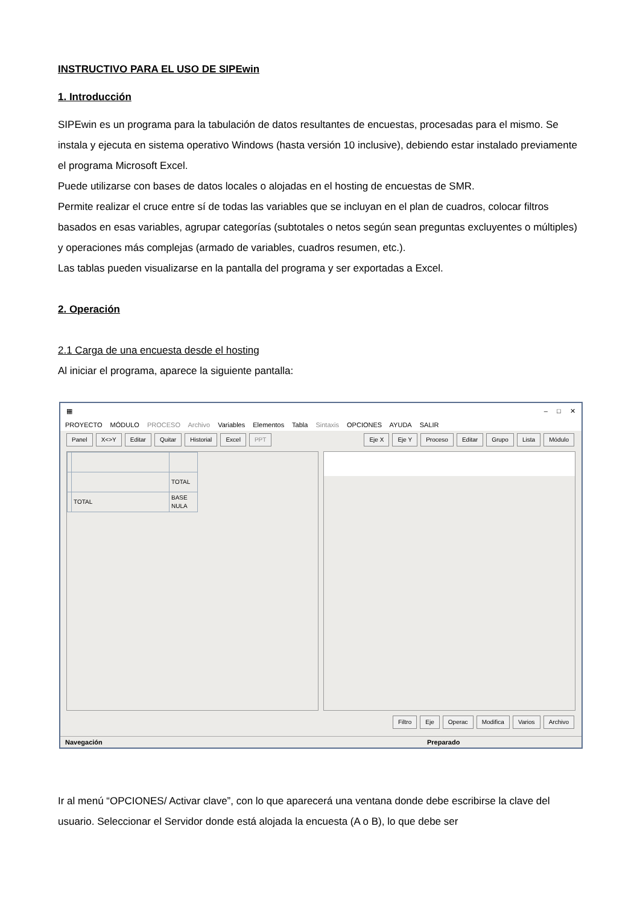INSTRUCTIVO PARA EL USO DE SIPEwin
1. Introducción
SIPEwin es un programa para la tabulación de datos resultantes de encuestas, procesadas para el mismo. Se instala y ejecuta en sistema operativo Windows (hasta versión 10 inclusive), debiendo estar instalado previamente el programa Microsoft Excel.
Puede utilizarse con bases de datos locales o alojadas en el hosting de encuestas de SMR.
Permite realizar el cruce entre sí de todas las variables que se incluyan en el plan de cuadros, colocar filtros basados en esas variables, agrupar categorías (subtotales o netos según sean preguntas excluyentes o múltiples) y operaciones más complejas (armado de variables, cuadros resumen, etc.).
Las tablas pueden visualizarse en la pantalla del programa y ser exportadas a Excel.
2. Operación
2.1 Carga de una encuesta desde el hosting
Al iniciar el programa, aparece la siguiente pantalla:
▦ – □ ✕
PROYECTO MÓDULO PROCESO Archivo Variables Elementos Tabla Sintaxis OPCIONES AYUDA SALIR
Panel X<>Y Editar Quitar Historial Excel PPT
Eje X Eje Y Proceso Editar Grupo Lista Módulo
| | | TOTAL |
| | TOTAL | BASE NULA |
Filtro Eje Operac Modifica Varios Archivo
Navegación Preparado
Ir al menú “OPCIONES/ Activar clave”, con lo que aparecerá una ventana donde debe escribirse la clave del usuario. Seleccionar el Servidor donde está alojada la encuesta (A o B), lo que debe ser